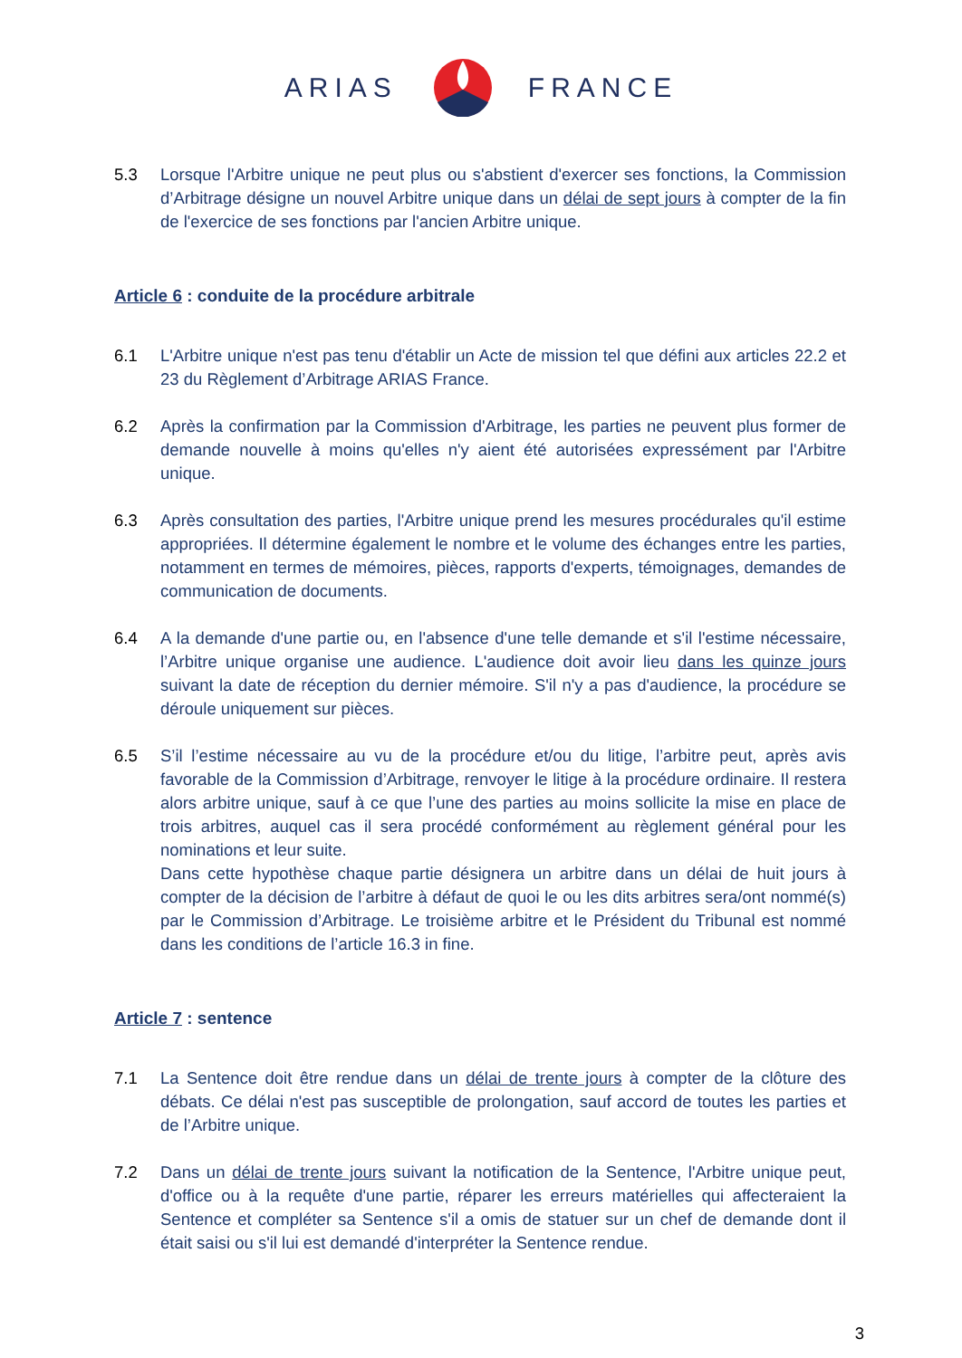ARIAS FRANCE
5.3 Lorsque l'Arbitre unique ne peut plus ou s'abstient d'exercer ses fonctions, la Commission d’Arbitrage désigne un nouvel Arbitre unique dans un délai de sept jours à compter de la fin de l'exercice de ses fonctions par l'ancien Arbitre unique.
Article 6 : conduite de la procédure arbitrale
6.1 L'Arbitre unique n'est pas tenu d'établir un Acte de mission tel que défini aux articles 22.2 et 23 du Règlement d’Arbitrage ARIAS France.
6.2 Après la confirmation par la Commission d'Arbitrage, les parties ne peuvent plus former de demande nouvelle à moins qu'elles n'y aient été autorisées expressément par l'Arbitre unique.
6.3 Après consultation des parties, l'Arbitre unique prend les mesures procédurales qu'il estime appropriées. Il détermine également le nombre et le volume des échanges entre les parties, notamment en termes de mémoires, pièces, rapports d'experts, témoignages, demandes de communication de documents.
6.4 A la demande d'une partie ou, en l'absence d'une telle demande et s'il l'estime nécessaire, l’Arbitre unique organise une audience. L'audience doit avoir lieu dans les quinze jours suivant la date de réception du dernier mémoire. S'il n'y a pas d'audience, la procédure se déroule uniquement sur pièces.
6.5 S’il l’estime nécessaire au vu de la procédure et/ou du litige, l’arbitre peut, après avis favorable de la Commission d’Arbitrage, renvoyer le litige à la procédure ordinaire. Il restera alors arbitre unique, sauf à ce que l’une des parties au moins sollicite la mise en place de trois arbitres, auquel cas il sera procédé conformément au règlement général pour les nominations et leur suite.
Dans cette hypothèse chaque partie désignera un arbitre dans un délai de huit jours à compter de la décision de l’arbitre à défaut de quoi le ou les dits arbitres sera/ont nommé(s) par le Commission d’Arbitrage. Le troisième arbitre et le Président du Tribunal est nommé dans les conditions de l’article 16.3 in fine.
Article 7 : sentence
7.1 La Sentence doit être rendue dans un délai de trente jours à compter de la clôture des débats. Ce délai n'est pas susceptible de prolongation, sauf accord de toutes les parties et de l’Arbitre unique.
7.2 Dans un délai de trente jours suivant la notification de la Sentence, l'Arbitre unique peut, d'office ou à la requête d'une partie, réparer les erreurs matérielles qui affecteraient la Sentence et compléter sa Sentence s'il a omis de statuer sur un chef de demande dont il était saisi ou s'il lui est demandé d'interpréter la Sentence rendue.
3